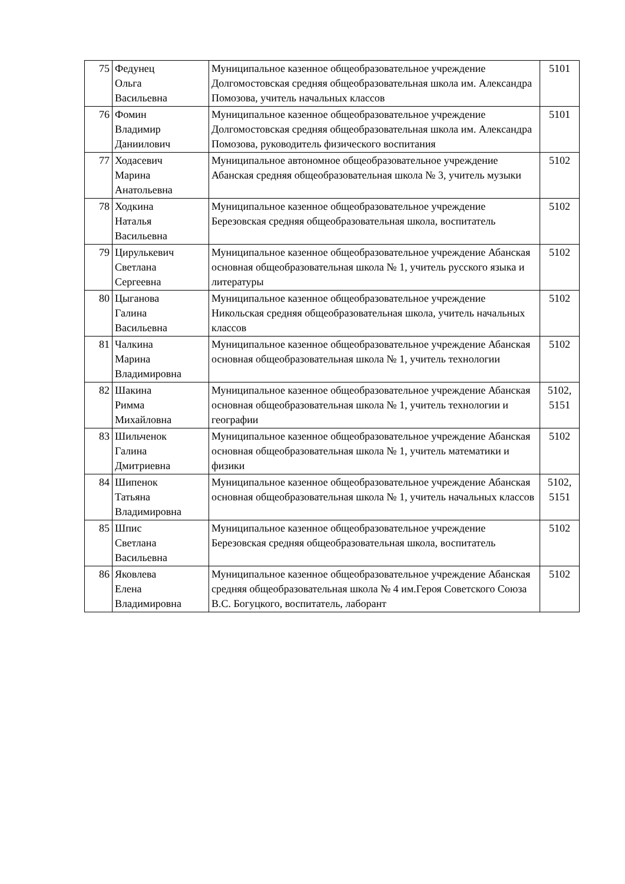| 75 | Федунец Ольга Васильевна | Муниципальное казенное общеобразовательное учреждение Долгомостовская средняя общеобразовательная школа им. Александра Помозова, учитель начальных классов | 5101 |
| 76 | Фомин Владимир Даниилович | Муниципальное казенное общеобразовательное учреждение Долгомостовская средняя общеобразовательная школа им. Александра Помозова, руководитель физического воспитания | 5101 |
| 77 | Ходасевич Марина Анатольевна | Муниципальное автономное общеобразовательное учреждение Абанская средняя общеобразовательная школа № 3, учитель музыки | 5102 |
| 78 | Ходкина Наталья Васильевна | Муниципальное казенное общеобразовательное учреждение Березовская средняя общеобразовательная школа, воспитатель | 5102 |
| 79 | Цирулькевич Светлана Сергеевна | Муниципальное казенное общеобразовательное учреждение Абанская основная общеобразовательная школа № 1, учитель русского языка и литературы | 5102 |
| 80 | Цыганова Галина Васильевна | Муниципальное казенное общеобразовательное учреждение Никольская средняя общеобразовательная школа, учитель начальных классов | 5102 |
| 81 | Чалкина Марина Владимировна | Муниципальное казенное общеобразовательное учреждение Абанская основная общеобразовательная школа № 1, учитель технологии | 5102 |
| 82 | Шакина Римма Михайловна | Муниципальное казенное общеобразовательное учреждение Абанская основная общеобразовательная школа № 1, учитель технологии и географии | 5102, 5151 |
| 83 | Шильченок Галина Дмитриевна | Муниципальное казенное общеобразовательное учреждение Абанская основная общеобразовательная школа № 1, учитель математики и физики | 5102 |
| 84 | Шипенок Татьяна Владимировна | Муниципальное казенное общеобразовательное учреждение Абанская основная общеобразовательная школа № 1, учитель начальных классов | 5102, 5151 |
| 85 | Шпис Светлана Васильевна | Муниципальное казенное общеобразовательное учреждение Березовская средняя общеобразовательная школа, воспитатель | 5102 |
| 86 | Яковлева Елена Владимировна | Муниципальное казенное общеобразовательное учреждение Абанская средняя общеобразовательная школа № 4 им.Героя Советского Союза В.С. Богуцкого, воспитатель, лаборант | 5102 |